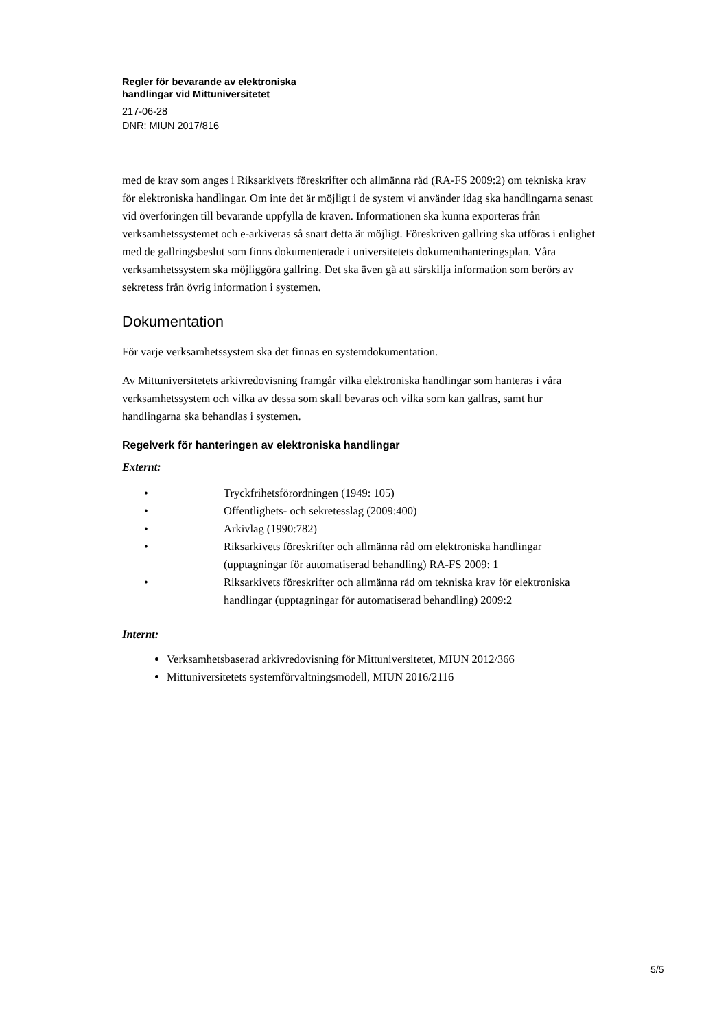Regler för bevarande av elektroniska
handlingar vid Mittuniversitetet
217-06-28
DNR: MIUN 2017/816
med de krav som anges i Riksarkivets föreskrifter och allmänna råd (RA-FS 2009:2) om tekniska krav för elektroniska handlingar. Om inte det är möjligt i de system vi använder idag ska handlingarna senast vid överföringen till bevarande uppfylla de kraven. Informationen ska kunna exporteras från verksamhetssystemet och e-arkiveras så snart detta är möjligt. Föreskriven gallring ska utföras i enlighet med de gallringsbeslut som finns dokumenterade i universitetets dokumenthanteringsplan. Våra verksamhetssystem ska möjliggöra gallring. Det ska även gå att särskilja information som berörs av sekretess från övrig information i systemen.
Dokumentation
För varje verksamhetssystem ska det finnas en systemdokumentation.
Av Mittuniversitetets arkivredovisning framgår vilka elektroniska handlingar som hanteras i våra verksamhetssystem och vilka av dessa som skall bevaras och vilka som kan gallras, samt hur handlingarna ska behandlas i systemen.
Regelverk för hanteringen av elektroniska handlingar
Externt:
• Tryckfrihetsförordningen (1949: 105)
• Offentlighets- och sekretesslag (2009:400)
• Arkivlag (1990:782)
• Riksarkivets föreskrifter och allmänna råd om elektroniska handlingar (upptagningar för automatiserad behandling) RA-FS 2009: 1
• Riksarkivets föreskrifter och allmänna råd om tekniska krav för elektroniska handlingar (upptagningar för automatiserad behandling) 2009:2
Internt:
Verksamhetsbaserad arkivredovisning för Mittuniversitetet, MIUN 2012/366
Mittuniversitetets systemförvaltningsmodell, MIUN 2016/2116
5/5